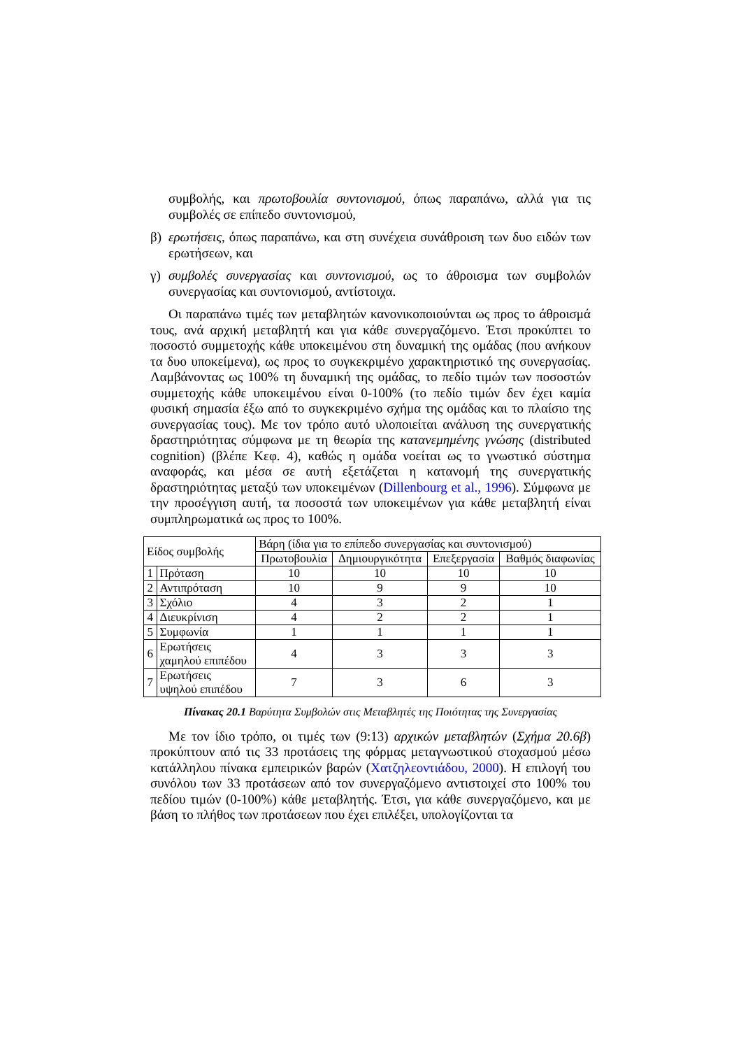συμβολής, και πρωτοβουλία συντονισμού, όπως παραπάνω, αλλά για τις συμβολές σε επίπεδο συντονισμού,
β) ερωτήσεις, όπως παραπάνω, και στη συνέχεια συνάθροιση των δυο ειδών των ερωτήσεων, και
γ) συμβολές συνεργασίας και συντονισμού, ως το άθροισμα των συμβολών συνεργασίας και συντονισμού, αντίστοιχα.
Οι παραπάνω τιμές των μεταβλητών κανονικοποιούνται ως προς το άθροισμά τους, ανά αρχική μεταβλητή και για κάθε συνεργαζόμενο. Έτσι προκύπτει το ποσοστό συμμετοχής κάθε υποκειμένου στη δυναμική της ομάδας (που ανήκουν τα δυο υποκείμενα), ως προς το συγκεκριμένο χαρακτηριστικό της συνεργασίας. Λαμβάνοντας ως 100% τη δυναμική της ομάδας, το πεδίο τιμών των ποσοστών συμμετοχής κάθε υποκειμένου είναι 0-100% (το πεδίο τιμών δεν έχει καμία φυσική σημασία έξω από το συγκεκριμένο σχήμα της ομάδας και το πλαίσιο της συνεργασίας τους). Με τον τρόπο αυτό υλοποιείται ανάλυση της συνεργατικής δραστηριότητας σύμφωνα με τη θεωρία της κατανεμημένης γνώσης (distributed cognition) (βλέπε Κεφ. 4), καθώς η ομάδα νοείται ως το γνωστικό σύστημα αναφοράς, και μέσα σε αυτή εξετάζεται η κατανομή της συνεργατικής δραστηριότητας μεταξύ των υποκειμένων (Dillenbourg et al., 1996). Σύμφωνα με την προσέγγιση αυτή, τα ποσοστά των υποκειμένων για κάθε μεταβλητή είναι συμπληρωματικά ως προς το 100%.
| Είδος συμβολής | | Βάρη (ίδια για το επίπεδο συνεργασίας και συντονισμού) | | | |
| --- | --- | --- | --- | --- | --- |
| | | Πρωτοβουλία | Δημιουργικότητα | Επεξεργασία | Βαθμός διαφωνίας |
| 1 | Πρόταση | 10 | 10 | 10 | 10 |
| 2 | Αντιπρόταση | 10 | 9 | 9 | 10 |
| 3 | Σχόλιο | 4 | 3 | 2 | 1 |
| 4 | Διευκρίνιση | 4 | 2 | 2 | 1 |
| 5 | Συμφωνία | 1 | 1 | 1 | 1 |
| 6 | Ερωτήσεις χαμηλού επιπέδου | 4 | 3 | 3 | 3 |
| 7 | Ερωτήσεις υψηλού επιπέδου | 7 | 3 | 6 | 3 |
Πίνακας 20.1 Βαρύτητα Συμβολών στις Μεταβλητές της Ποιότητας της Συνεργασίας
Με τον ίδιο τρόπο, οι τιμές των (9:13) αρχικών μεταβλητών (Σχήμα 20.6β) προκύπτουν από τις 33 προτάσεις της φόρμας μεταγνωστικού στοχασμού μέσω κατάλληλου πίνακα εμπειρικών βαρών (Χατζηλεοντιάδου, 2000). Η επιλογή του συνόλου των 33 προτάσεων από τον συνεργαζόμενο αντιστοιχεί στο 100% του πεδίου τιμών (0-100%) κάθε μεταβλητής. Έτσι, για κάθε συνεργαζόμενο, και με βάση το πλήθος των προτάσεων που έχει επιλέξει, υπολογίζονται τα